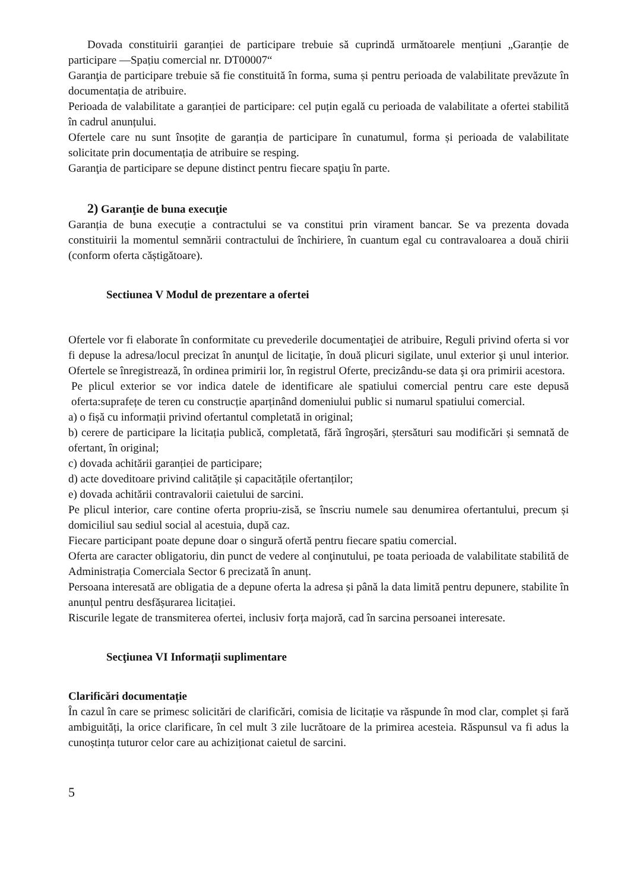Dovada constituirii garanției de participare trebuie să cuprindă următoarele mențiuni „Garanție de participare —Spațiu comercial nr. DT00007“
Garanţia de participare trebuie să fie constituită în forma, suma și pentru perioada de valabilitate prevăzute în documentația de atribuire.
Perioada de valabilitate a garanției de participare: cel puțin egală cu perioada de valabilitate a ofertei stabilită în cadrul anunțului.
Ofertele care nu sunt însoțite de garanția de participare în cunatumul, forma și perioada de valabilitate solicitate prin documentația de atribuire se resping.
Garanţia de participare se depune distinct pentru fiecare spaţiu în parte.
2) Garanţie de buna execuţie
Garanția de buna execuție a contractului se va constitui prin virament bancar. Se va prezenta dovada constituirii la momentul semnării contractului de închiriere, în cuantum egal cu contravaloarea a două chirii (conform oferta căștigătoare).
Sectiunea V Modul de prezentare a ofertei
Ofertele vor fi elaborate în conformitate cu prevederile documentaţiei de atribuire, Reguli privind oferta si vor fi depuse la adresa/locul precizat în anunţul de licitaţie, în două plicuri sigilate, unul exterior şi unul interior. Ofertele se înregistrează, în ordinea primirii lor, în registrul Oferte, precizându-se data şi ora primirii acestora.
Pe plicul exterior se vor indica datele de identificare ale spatiului comercial pentru care este depusă oferta:suprafețe de teren cu construcție aparținând domeniului public si numarul spatiului comercial.
a) o fișă cu informații privind ofertantul completată in original;
b) cerere de participare la licitația publică, completată, fără îngroșări, ștersături sau modificări și semnată de ofertant, în original;
c) dovada achitării garanției de participare;
d) acte doveditoare privind calitățile și capacitățile ofertanților;
e) dovada achitării contravalorii caietului de sarcini.
Pe plicul interior, care contine oferta propriu-zisă, se înscriu numele sau denumirea ofertantului, precum și domiciliul sau sediul social al acestuia, după caz.
Fiecare participant poate depune doar o singură ofertă pentru fiecare spatiu comercial.
Oferta are caracter obligatoriu, din punct de vedere al conţinutului, pe toata perioada de valabilitate stabilită de Administrația Comerciala Sector 6 precizată în anunț.
Persoana interesată are obligatia de a depune oferta la adresa și până la data limită pentru depunere, stabilite în anunțul pentru desfășurarea licitației.
Riscurile legate de transmiterea ofertei, inclusiv forța majoră, cad în sarcina persoanei interesate.
Secţiunea VI Informații suplimentare
Clarificări documentație
În cazul în care se primesc solicitări de clarificări, comisia de licitație va răspunde în mod clar, complet și fară ambiguități, la orice clarificare, în cel mult 3 zile lucrătoare de la primirea acesteia. Răspunsul va fi adus la cunoștința tuturor celor care au achiziționat caietul de sarcini.
5